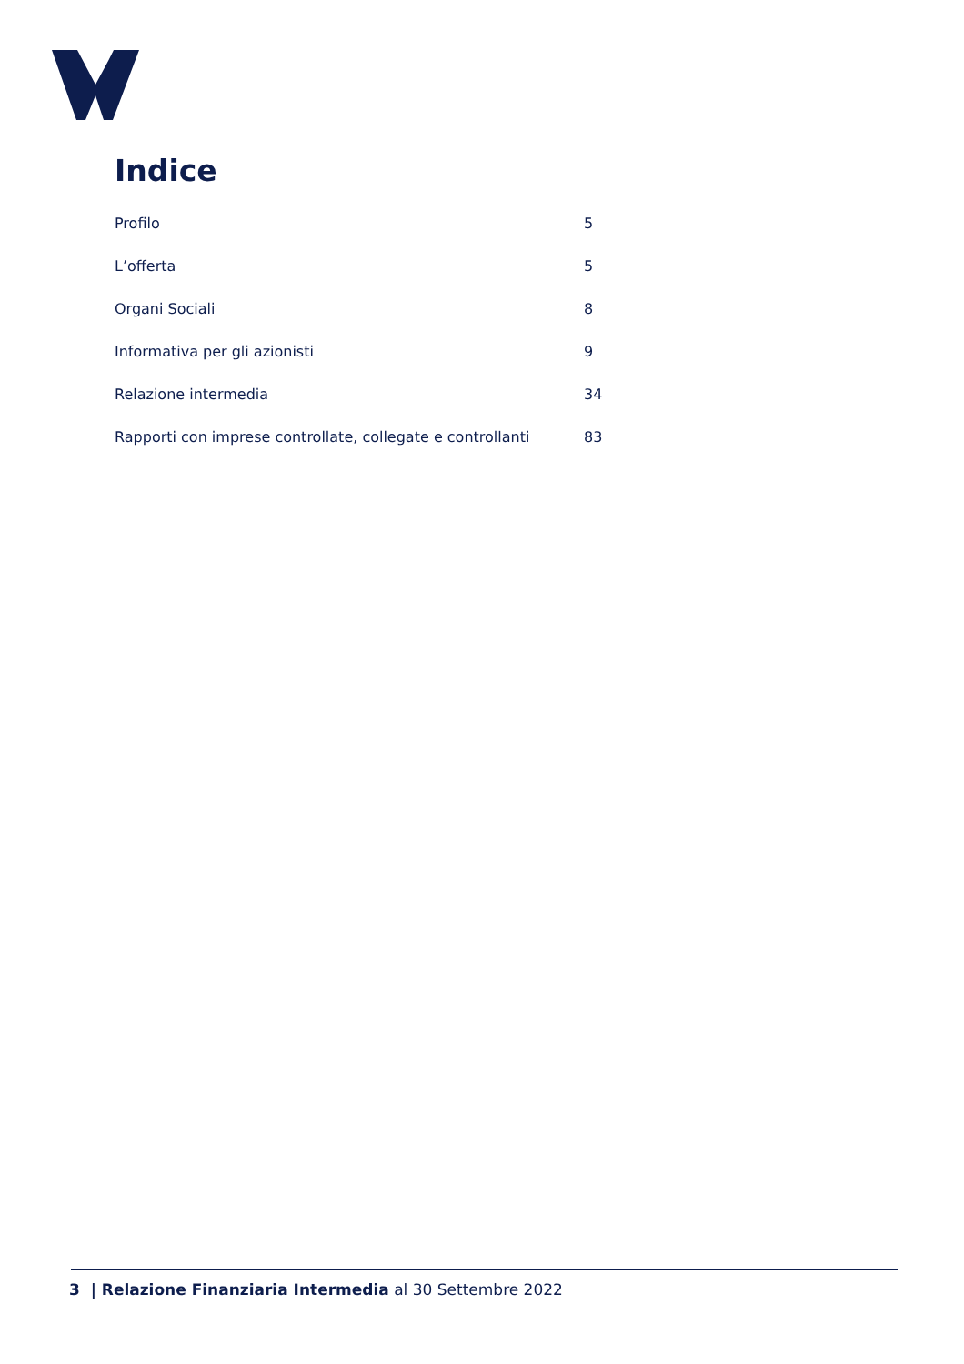Indice
Profilo 5
L’offerta 5
Organi Sociali 8
Informativa per gli azionisti 9
Relazione intermedia 34
Rapporti con imprese controllate, collegate e controllanti 83
3 | Relazione Finanziaria Intermedia al 30 Settembre 2022